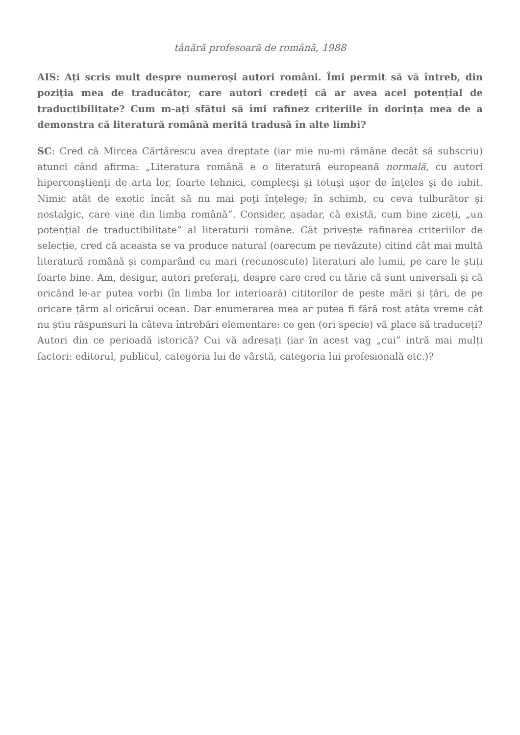tânără profesoară de română, 1988
AIS: Ați scris mult despre numeroși autori români. Îmi permit să vă întreb, din poziția mea de traducător, care autori credeți că ar avea acel potențial de traductibilitate? Cum m-ați sfătui să îmi rafinez criteriile în dorința mea de a demonstra că literatură română merită tradusă în alte limbi?
SC: Cred că Mircea Cărtărescu avea dreptate (iar mie nu-mi rămâne decât să subscriu) atunci când afirma: „Literatura română e o literatură europeană normală, cu autori hiperconştienţi de arta lor, foarte tehnici, complecşi şi totuşi uşor de înţeles şi de iubit. Nimic atât de exotic încât să nu mai poţi înţelege; în schimb, cu ceva tulburător şi nostalgic, care vine din limba română”. Consider, așadar, că există, cum bine ziceți, „un potențial de traductibilitate” al literaturii române. Cât privește rafinarea criteriilor de selecție, cred că aceasta se va produce natural (oarecum pe nevăzute) citind cât mai multă literatură română și comparând cu mari (recunoscute) literaturi ale lumii, pe care le știți foarte bine. Am, desigur, autori preferați, despre care cred cu tărie că sunt universali și că oricând le-ar putea vorbi (în limba lor interioară) cititorilor de peste mări și țări, de pe oricare țărm al oricărui ocean. Dar enumerarea mea ar putea fi fără rost atâta vreme cât nu știu răspunsuri la câteva întrebări elementare: ce gen (ori specie) vă place să traduceți? Autori din ce perioadă istorică? Cui vă adresați (iar în acest vag „cui” intră mai mulți factori: editorul, publicul, categoria lui de vârstă, categoria lui profesională etc.)?